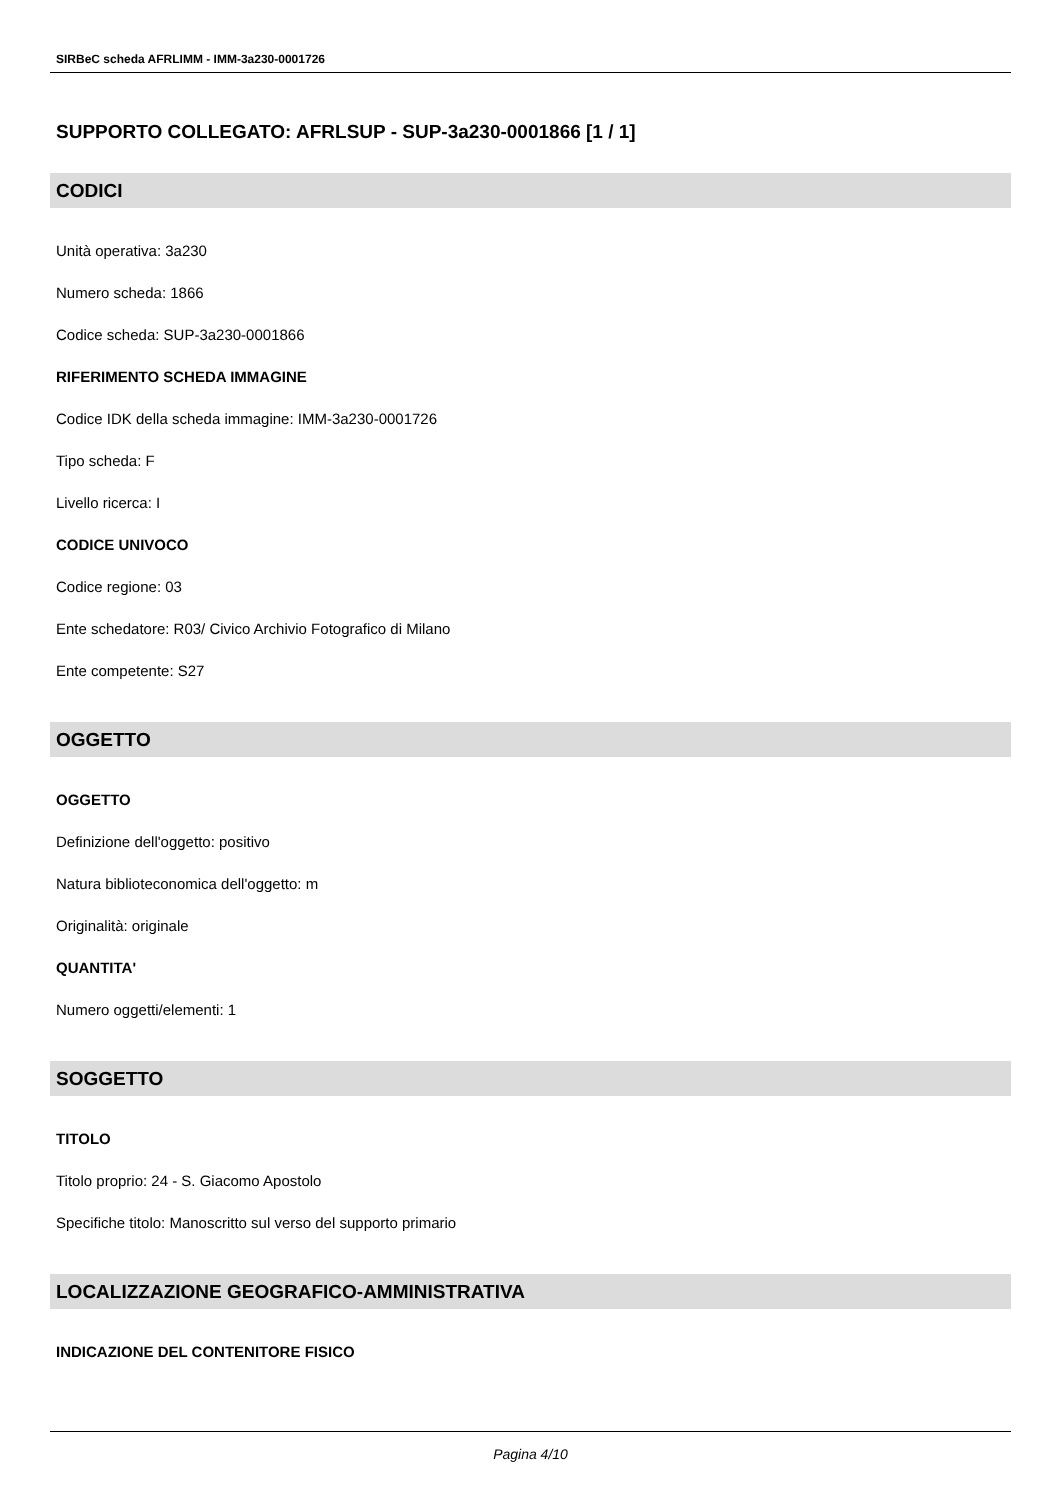SIRBeC scheda AFRLIMM - IMM-3a230-0001726
SUPPORTO COLLEGATO: AFRLSUP - SUP-3a230-0001866 [1 / 1]
CODICI
Unità operativa: 3a230
Numero scheda: 1866
Codice scheda: SUP-3a230-0001866
RIFERIMENTO SCHEDA IMMAGINE
Codice IDK della scheda immagine: IMM-3a230-0001726
Tipo scheda: F
Livello ricerca: I
CODICE UNIVOCO
Codice regione: 03
Ente schedatore: R03/ Civico Archivio Fotografico di Milano
Ente competente: S27
OGGETTO
OGGETTO
Definizione dell'oggetto: positivo
Natura biblioteconomica dell'oggetto: m
Originalità: originale
QUANTITA'
Numero oggetti/elementi: 1
SOGGETTO
TITOLO
Titolo proprio: 24 - S. Giacomo Apostolo
Specifiche titolo: Manoscritto sul verso del supporto primario
LOCALIZZAZIONE GEOGRAFICO-AMMINISTRATIVA
INDICAZIONE DEL CONTENITORE FISICO
Pagina 4/10